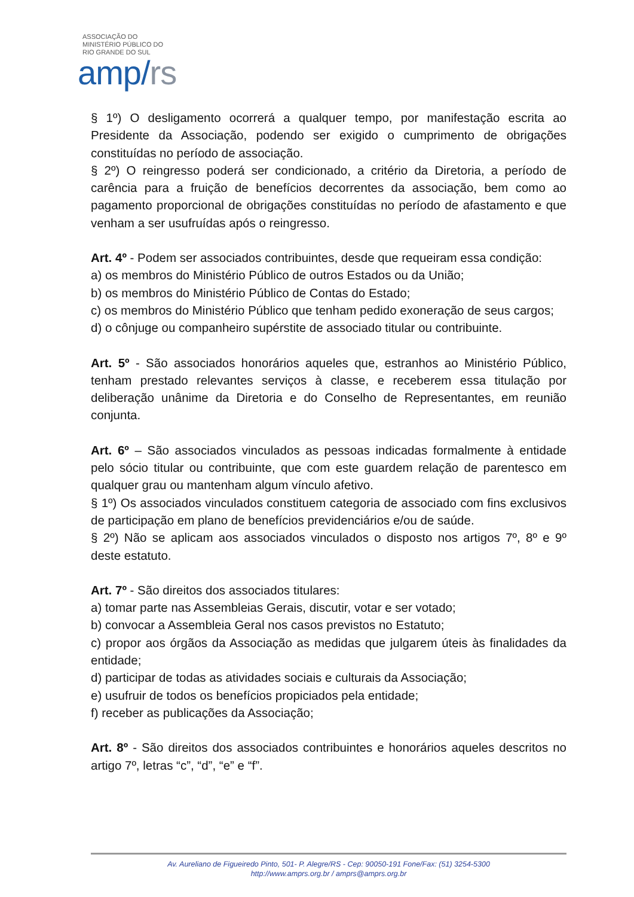ASSOCIAÇÃO DO
MINISTÉRIO PÚBLICO DO
RIO GRANDE DO SUL
amp/rs
§ 1º) O desligamento ocorrerá a qualquer tempo, por manifestação escrita ao Presidente da Associação, podendo ser exigido o cumprimento de obrigações constituídas no período de associação.
§ 2º) O reingresso poderá ser condicionado, a critério da Diretoria, a período de carência para a fruição de benefícios decorrentes da associação, bem como ao pagamento proporcional de obrigações constituídas no período de afastamento e que venham a ser usufruídas após o reingresso.
Art. 4º - Podem ser associados contribuintes, desde que requeiram essa condição:
a) os membros do Ministério Público de outros Estados ou da União;
b) os membros do Ministério Público de Contas do Estado;
c) os membros do Ministério Público que tenham pedido exoneração de seus cargos;
d) o cônjuge ou companheiro supérstite de associado titular ou contribuinte.
Art. 5º - São associados honorários aqueles que, estranhos ao Ministério Público, tenham prestado relevantes serviços à classe, e receberem essa titulação por deliberação unânime da Diretoria e do Conselho de Representantes, em reunião conjunta.
Art. 6º – São associados vinculados as pessoas indicadas formalmente à entidade pelo sócio titular ou contribuinte, que com este guardem relação de parentesco em qualquer grau ou mantenham algum vínculo afetivo.
§ 1º) Os associados vinculados constituem categoria de associado com fins exclusivos de participação em plano de benefícios previdenciários e/ou de saúde.
§ 2º) Não se aplicam aos associados vinculados o disposto nos artigos 7º, 8º e 9º deste estatuto.
Art. 7º - São direitos dos associados titulares:
a) tomar parte nas Assembleias Gerais, discutir, votar e ser votado;
b) convocar a Assembleia Geral nos casos previstos no Estatuto;
c) propor aos órgãos da Associação as medidas que julgarem úteis às finalidades da entidade;
d) participar de todas as atividades sociais e culturais da Associação;
e) usufruir de todos os benefícios propiciados pela entidade;
f) receber as publicações da Associação;
Art. 8º - São direitos dos associados contribuintes e honorários aqueles descritos no artigo 7º, letras “c”, “d”, “e” e “f”.
Av. Aureliano de Figueiredo Pinto, 501- P. Alegre/RS - Cep: 90050-191 Fone/Fax: (51) 3254-5300
http://www.amprs.org.br / amprs@amprs.org.br